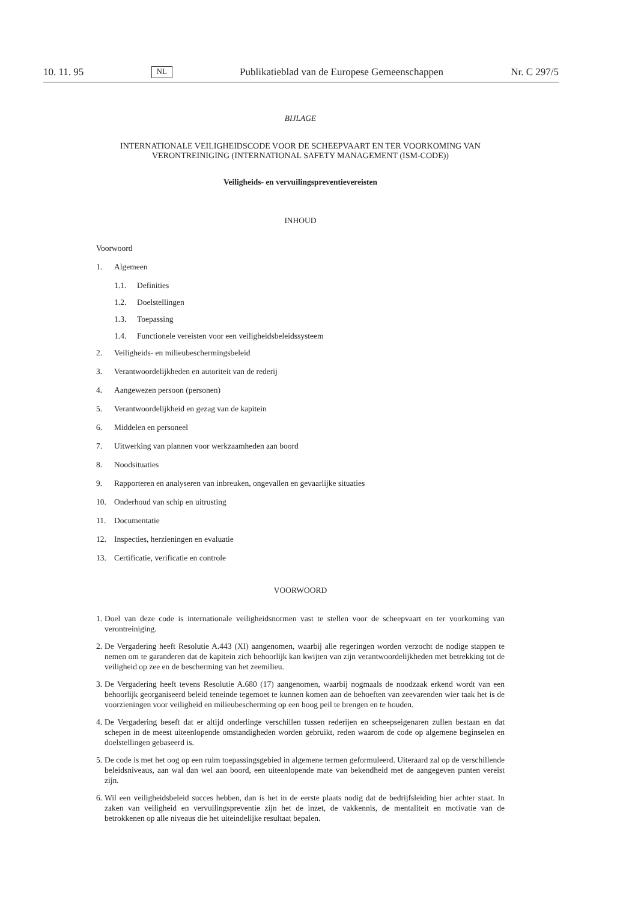10. 11. 95 NL Publikatieblad van de Europese Gemeenschappen Nr. C 297/5
BIJLAGE
INTERNATIONALE VEILIGHEIDSCODE VOOR DE SCHEEPVAART EN TER VOORKOMING VAN VERONTREINIGING (INTERNATIONAL SAFETY MANAGEMENT (ISM-CODE))
Veiligheids- en vervuilingspreventievereisten
INHOUD
Voorwoord
1. Algemeen
1.1. Definities
1.2. Doelstellingen
1.3. Toepassing
1.4. Functionele vereisten voor een veiligheidsbeleidssysteem
2. Veiligheids- en milieubeschermingsbeleid
3. Verantwoordelijkheden en autoriteit van de rederij
4. Aangewezen persoon (personen)
5. Verantwoordelijkheid en gezag van de kapitein
6. Middelen en personeel
7. Uitwerking van plannen voor werkzaamheden aan boord
8. Noodsituaties
9. Rapporteren en analyseren van inbreuken, ongevallen en gevaarlijke situaties
10. Onderhoud van schip en uitrusting
11. Documentatie
12. Inspecties, herzieningen en evaluatie
13. Certificatie, verificatie en controle
VOORWOORD
1. Doel van deze code is internationale veiligheidsnormen vast te stellen voor de scheepvaart en ter voorkoming van verontreiniging.
2. De Vergadering heeft Resolutie A.443 (XI) aangenomen, waarbij alle regeringen worden verzocht de nodige stappen te nemen om te garanderen dat de kapitein zich behoorlijk kan kwijten van zijn verantwoordelijkheden met betrekking tot de veiligheid op zee en de bescherming van het zeemilieu.
3. De Vergadering heeft tevens Resolutie A.680 (17) aangenomen, waarbij nogmaals de noodzaak erkend wordt van een behoorlijk georganiseerd beleid teneinde tegemoet te kunnen komen aan de behoeften van zeevarenden wier taak het is de voorzieningen voor veiligheid en milieubescherming op een hoog peil te brengen en te houden.
4. De Vergadering beseft dat er altijd onderlinge verschillen tussen rederijen en scheepseigenaren zullen bestaan en dat schepen in de meest uiteenlopende omstandigheden worden gebruikt, reden waarom de code op algemene beginselen en doelstellingen gebaseerd is.
5. De code is met het oog op een ruim toepassingsgebied in algemene termen geformuleerd. Uiteraard zal op de verschillende beleidsniveaus, aan wal dan wel aan boord, een uiteenlopende mate van bekendheid met de aangegeven punten vereist zijn.
6. Wil een veiligheidsbeleid succes hebben, dan is het in de eerste plaats nodig dat de bedrijfsleiding hier achter staat. In zaken van veiligheid en vervuilingspreventie zijn het de inzet, de vakkennis, de mentaliteit en motivatie van de betrokkenen op alle niveaus die het uiteindelijke resultaat bepalen.